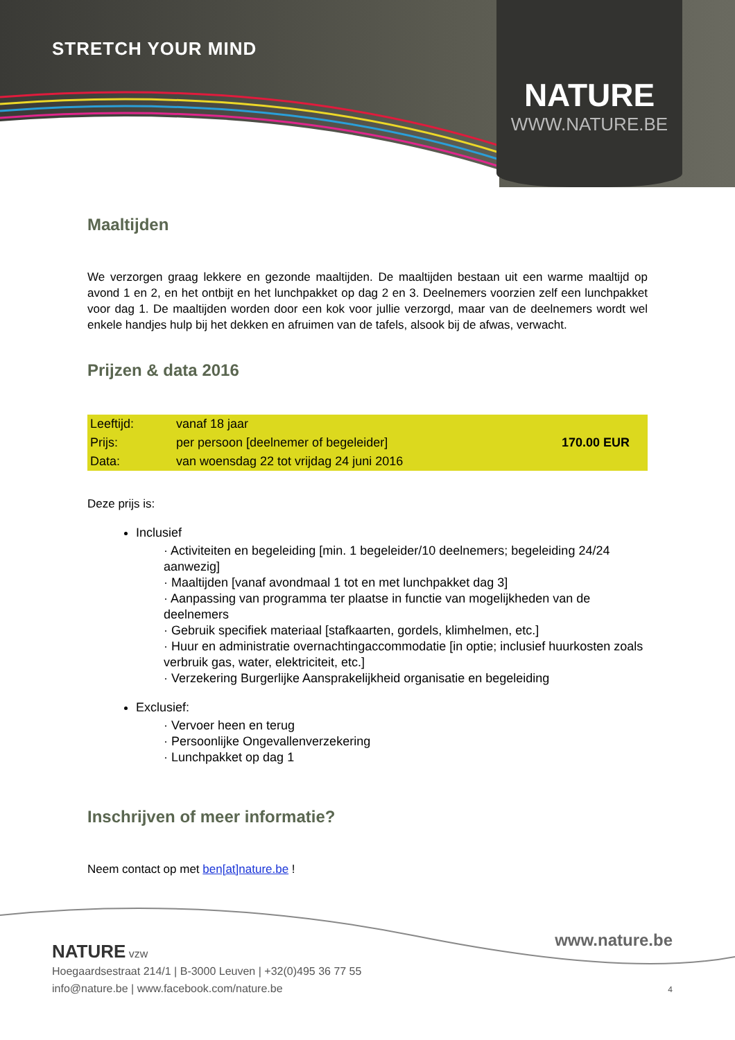STRETCH YOUR MIND
NATURE
WWW.NATURE.BE
Maaltijden
We verzorgen graag lekkere en gezonde maaltijden. De maaltijden bestaan uit een warme maaltijd op avond 1 en 2, en het ontbijt en het lunchpakket op dag 2 en 3. Deelnemers voorzien zelf een lunchpakket voor dag 1. De maaltijden worden door een kok voor jullie verzorgd, maar van de deelnemers wordt wel enkele handjes hulp bij het dekken en afruimen van de tafels, alsook bij de afwas, verwacht.
Prijzen & data 2016
| Leeftijd: | vanaf 18 jaar | |
| Prijs: | per persoon [deelnemer of begeleider] | 170.00 EUR |
| Data: | van woensdag 22 tot vrijdag 24 juni 2016 | |
Deze prijs is:
Inclusief
· Activiteiten en begeleiding [min. 1 begeleider/10 deelnemers; begeleiding 24/24 aanwezig]
· Maaltijden [vanaf avondmaal 1 tot en met lunchpakket dag 3]
· Aanpassing van programma ter plaatse in functie van mogelijkheden van de deelnemers
· Gebruik specifiek materiaal [stafkaarten, gordels, klimhelmen, etc.]
· Huur en administratie overnachtingaccommodatie [in optie; inclusief huurkosten zoals verbruik gas, water, elektriciteit, etc.]
· Verzekering Burgerlijke Aansprakelijkheid organisatie en begeleiding
Exclusief:
· Vervoer heen en terug
· Persoonlijke Ongevallenverzekering
· Lunchpakket op dag 1
Inschrijven of meer informatie?
Neem contact op met ben[at]nature.be !
www.nature.be
NATURE vzw
Hoegaardsestraat 214/1 | B-3000 Leuven | +32(0)495 36 77 55
info@nature.be | www.facebook.com/nature.be
4